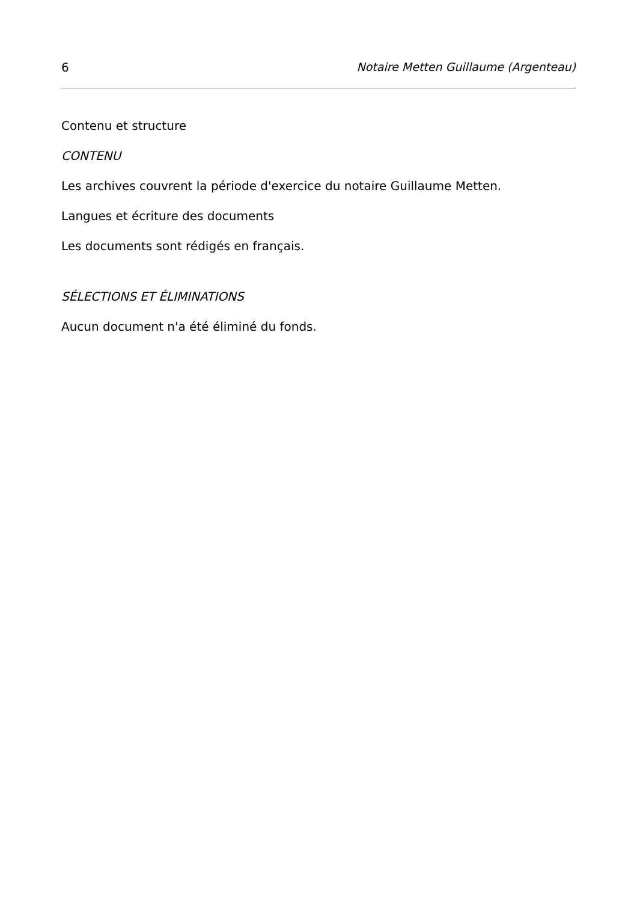6 Notaire Metten Guillaume (Argenteau)
Contenu et structure
CONTENU
Les archives couvrent la période d'exercice du notaire Guillaume Metten.
Langues et écriture des documents
Les documents sont rédigés en français.
SÉLECTIONS ET ÉLIMINATIONS
Aucun document n'a été éliminé du fonds.